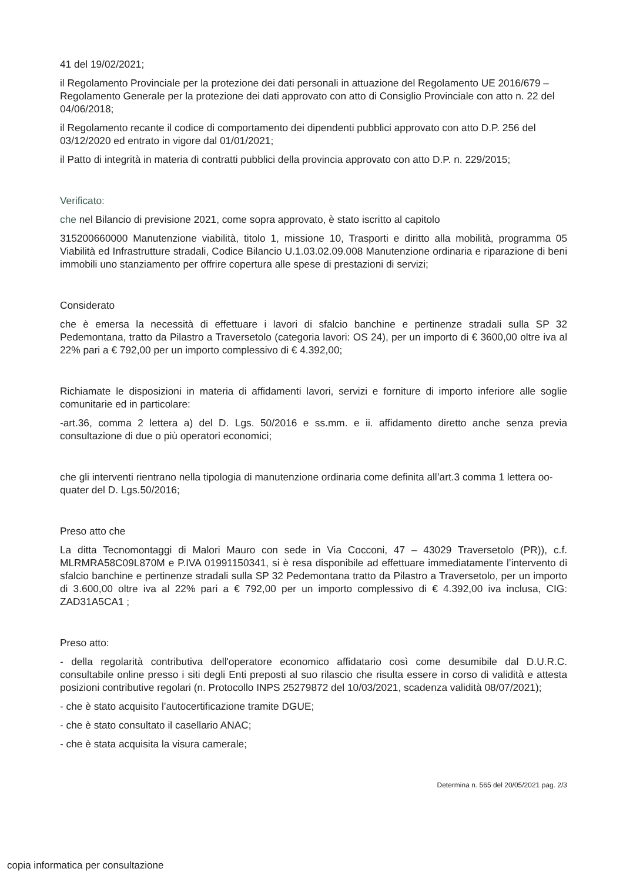41 del 19/02/2021;
il Regolamento Provinciale per la protezione dei dati personali in attuazione del Regolamento UE 2016/679 – Regolamento Generale per la protezione dei dati approvato con atto di Consiglio Provinciale con atto n. 22 del 04/06/2018;
il Regolamento recante il codice di comportamento dei dipendenti pubblici approvato con atto D.P. 256 del 03/12/2020 ed entrato in vigore dal 01/01/2021;
il Patto di integrità in materia di contratti pubblici della provincia approvato con atto D.P. n. 229/2015;
Verificato:
che nel Bilancio di previsione 2021, come sopra approvato, è stato iscritto al capitolo
315200660000 Manutenzione viabilità, titolo 1, missione 10, Trasporti e diritto alla mobilità, programma 05 Viabilità ed Infrastrutture stradali, Codice Bilancio U.1.03.02.09.008 Manutenzione ordinaria e riparazione di beni immobili uno stanziamento per offrire copertura alle spese di prestazioni di servizi;
Considerato
che è emersa la necessità di effettuare i lavori di sfalcio banchine e pertinenze stradali sulla SP 32 Pedemontana, tratto da Pilastro a Traversetolo (categoria lavori: OS 24), per un importo di € 3600,00 oltre iva al 22% pari a € 792,00 per un importo complessivo di € 4.392,00;
Richiamate le disposizioni in materia di affidamenti lavori, servizi e forniture di importo inferiore alle soglie comunitarie ed in particolare:
-art.36, comma 2 lettera a) del D. Lgs. 50/2016 e ss.mm. e ii. affidamento diretto anche senza previa consultazione di due o più operatori economici;
che gli interventi rientrano nella tipologia di manutenzione ordinaria come definita all’art.3 comma 1 lettera oo-quater del D. Lgs.50/2016;
Preso atto che
La ditta Tecnomontaggi di Malori Mauro con sede in Via Cocconi, 47 – 43029 Traversetolo (PR)), c.f. MLRMRA58C09L870M e P.IVA 01991150341, si è resa disponibile ad effettuare immediatamente l’intervento di sfalcio banchine e pertinenze stradali sulla SP 32 Pedemontana tratto da Pilastro a Traversetolo, per un importo di 3.600,00 oltre iva al 22% pari a € 792,00 per un importo complessivo di € 4.392,00 iva inclusa, CIG: ZAD31A5CA1 ;
Preso atto:
- della regolarità contributiva dell'operatore economico affidatario così come desumibile dal D.U.R.C. consultabile online presso i siti degli Enti preposti al suo rilascio che risulta essere in corso di validità e attesta posizioni contributive regolari (n. Protocollo INPS 25279872 del 10/03/2021, scadenza validità 08/07/2021);
- che è stato acquisito l’autocertificazione tramite DGUE;
- che è stato consultato il casellario ANAC;
- che è stata acquisita la visura camerale;
Determina n. 565 del 20/05/2021 pag. 2/3
copia informatica per consultazione